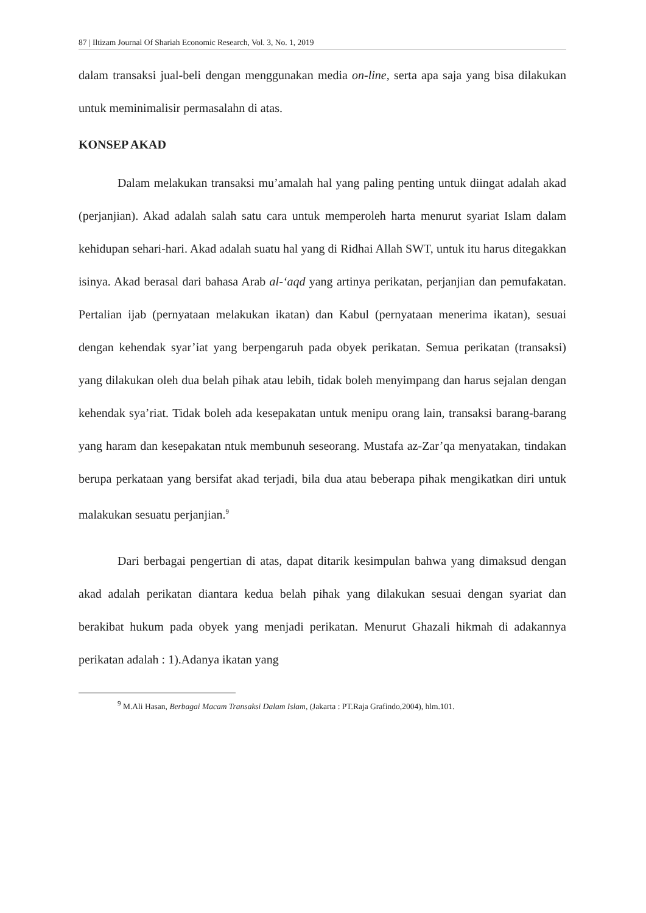87 | Iltizam Journal Of Shariah Economic Research, Vol. 3, No. 1, 2019
dalam transaksi jual-beli dengan menggunakan media on-line, serta apa saja yang bisa dilakukan untuk meminimalisir permasalahn di atas.
KONSEP AKAD
Dalam melakukan transaksi mu’amalah hal yang paling penting untuk diingat adalah akad (perjanjian). Akad adalah salah satu cara untuk memperoleh harta menurut syariat Islam dalam kehidupan sehari-hari. Akad adalah suatu hal yang di Ridhai Allah SWT, untuk itu harus ditegakkan isinya. Akad berasal dari bahasa Arab al-‘aqd yang artinya perikatan, perjanjian dan pemufakatan. Pertalian ijab (pernyataan melakukan ikatan) dan Kabul (pernyataan menerima ikatan), sesuai dengan kehendak syar’iat yang berpengaruh pada obyek perikatan. Semua perikatan (transaksi) yang dilakukan oleh dua belah pihak atau lebih, tidak boleh menyimpang dan harus sejalan dengan kehendak sya’riat. Tidak boleh ada kesepakatan untuk menipu orang lain, transaksi barang-barang yang haram dan kesepakatan ntuk membunuh seseorang. Mustafa az-Zar’qa menyatakan, tindakan berupa perkataan yang bersifat akad terjadi, bila dua atau beberapa pihak mengikatkan diri untuk malakukan sesuatu perjanjian.<sup>9</sup>
Dari berbagai pengertian di atas, dapat ditarik kesimpulan bahwa yang dimaksud dengan akad adalah perikatan diantara kedua belah pihak yang dilakukan sesuai dengan syariat dan berakibat hukum pada obyek yang menjadi perikatan. Menurut Ghazali hikmah di adakannya perikatan adalah : 1).Adanya ikatan yang
<sup>9</sup> M.Ali Hasan, Berbagai Macam Transaksi Dalam Islam, (Jakarta : PT.Raja Grafindo,2004), hlm.101.